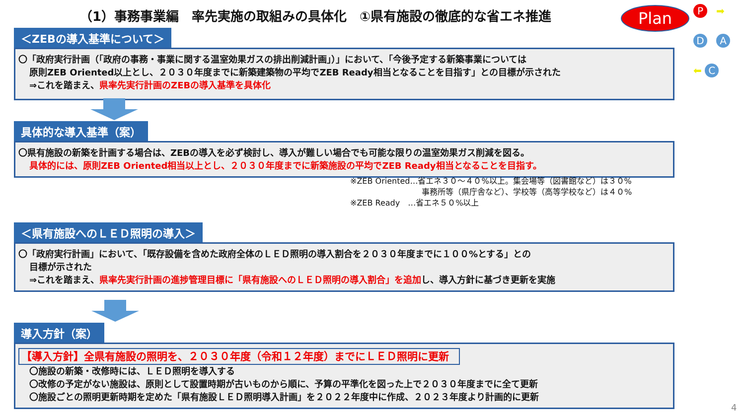（1）事務事業編　率先実施の取組みの具体化　①県有施設の徹底的な省エネ推進
Plan P ➡ D A ⬅ C
＜ZEBの導入基準について＞
〇「政府実行計画（「政府の事務・事業に関する温室効果ガスの排出削減計画」）」において、「今後予定する新築事業については
原則ZEB Oriented以上とし、２０３０年度までに新築建築物の平均でZEB Ready相当となることを目指す」との目標が示された
⇒これを踏まえ、県率先実行計画のZEBの導入基準を具体化
具体的な導入基準（案）
〇県有施設の新築を計画する場合は、ZEBの導入を必ず検討し、導入が難しい場合でも可能な限りの温室効果ガス削減を図る。
具体的には、原則ZEB Oriented相当以上とし、２０３０年度までに新築施設の平均でZEB Ready相当となることを目指す。
※ZEB Oriented…省エネ３０～４０%以上。集会場等（図書館など）は３０%
事務所等（県庁舎など）、学校等（高等学校など）は４０%
※ZEB Ready　…省エネ５０%以上
＜県有施設へのＬＥＤ照明の導入＞
〇「政府実行計画」において、「既存設備を含めた政府全体のＬＥＤ照明の導入割合を２０３０年度までに１００%とする」との
目標が示された
⇒これを踏まえ、県率先実行計画の進捗管理目標に「県有施設へのＬＥＤ照明の導入割合」を追加し、導入方針に基づき更新を実施
導入方針（案）
【導入方針】全県有施設の照明を、２０３０年度（令和１２年度）までにＬＥＤ照明に更新
〇施設の新築・改修時には、ＬＥＤ照明を導入する
〇改修の予定がない施設は、原則として設置時期が古いものから順に、予算の平準化を図った上で２０３０年度までに全て更新
〇施設ごとの照明更新時期を定めた「県有施設ＬＥＤ照明導入計画」を２０２２年度中に作成、２０２３年度より計画的に更新
4